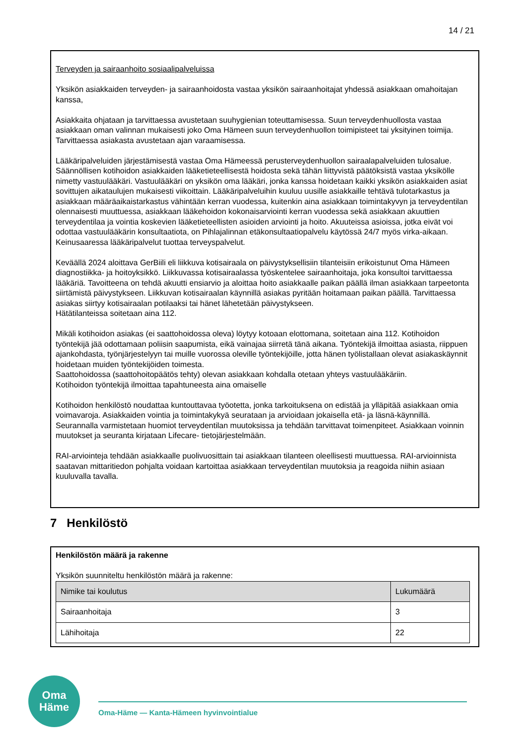14 / 21
Terveyden ja sairaanhoito sosiaalipalveluissa
Yksikön asiakkaiden terveyden- ja sairaanhoidosta vastaa yksikön sairaanhoitajat yhdessä asiakkaan omahoitajan kanssa,
Asiakkaita ohjataan ja tarvittaessa avustetaan suuhygienian toteuttamisessa. Suun terveydenhuollosta vastaa asiakkaan oman valinnan mukaisesti joko Oma Hämeen suun terveydenhuollon toimipisteet tai yksityinen toimija. Tarvittaessa asiakasta avustetaan ajan varaamisessa.
Lääkäripalveluiden järjestämisestä vastaa Oma Hämeessä perusterveydenhuollon sairaalapalveluiden tulosalue. Säännöllisen kotihoidon asiakkaiden lääketieteellisestä hoidosta sekä tähän liittyvistä päätöksistä vastaa yksikölle nimetty vastuulääkäri. Vastuulääkäri on yksikön oma lääkäri, jonka kanssa hoidetaan kaikki yksikön asiakkaiden asiat sovittujen aikataulujen mukaisesti viikoittain. Lääkäripalveluihin kuuluu uusille asiakkaille tehtävä tulotarkastus ja asiakkaan määräaikaistarkastus vähintään kerran vuodessa, kuitenkin aina asiakkaan toimintakyvyn ja terveydentilan olennaisesti muuttuessa, asiakkaan lääkehoidon kokonaisarviointi kerran vuodessa sekä asiakkaan akuuttien terveydentilaa ja vointia koskevien lääketieteellisten asioiden arviointi ja hoito. Akuuteissa asioissa, jotka eivät voi odottaa vastuulääkärin konsultaatiota, on Pihlajalinnan etäkonsultaatiopalvelu käytössä 24/7 myös virka-aikaan. Keinusaaressa lääkäripalvelut tuottaa terveyspalvelut.
Keväällä 2024 aloittava GerBiili eli liikkuva kotisairaala on päivystyksellisiin tilanteisiin erikoistunut Oma Hämeen diagnostiikka- ja hoitoyksikkö. Liikkuvassa kotisairaalassa työskentelee sairaanhoitaja, joka konsultoi tarvittaessa lääkäriä. Tavoitteena on tehdä akuutti ensiarvio ja aloittaa hoito asiakkaalle paikan päällä ilman asiakkaan tarpeetonta siirtämistä päivystykseen. Liikkuvan kotisairaalan käynnillä asiakas pyritään hoitamaan paikan päällä. Tarvittaessa asiakas siirtyy kotisairaalan potilaaksi tai hänet lähetetään päivystykseen.
Hätätilanteissa soitetaan aina 112.
Mikäli kotihoidon asiakas (ei saattohoidossa oleva) löytyy kotoaan elottomana, soitetaan aina 112. Kotihoidon työntekijä jää odottamaan poliisin saapumista, eikä vainajaa siirretä tänä aikana. Työntekijä ilmoittaa asiasta, riippuen ajankohdasta, työnjärjestelyyn tai muille vuorossa oleville työntekijöille, jotta hänen työlistallaan olevat asiakaskäynnit hoidetaan muiden työntekijöiden toimesta.
Saattohoidossa (saattohoitopäätös tehty) olevan asiakkaan kohdalla otetaan yhteys vastuulääkäriin.
Kotihoidon työntekijä ilmoittaa tapahtuneesta aina omaiselle
Kotihoidon henkilöstö noudattaa kuntouttavaa työotetta, jonka tarkoituksena on edistää ja ylläpitää asiakkaan omia voimavaroja. Asiakkaiden vointia ja toimintakykyä seurataan ja arvioidaan jokaisella etä- ja läsnä-käynnillä. Seurannalla varmistetaan huomiot terveydentilan muutoksissa ja tehdään tarvittavat toimenpiteet. Asiakkaan voinnin muutokset ja seuranta kirjataan Lifecare- tietojärjestelmään.
RAI-arviointeja tehdään asiakkaalle puolivuosittain tai asiakkaan tilanteen oleellisesti muuttuessa. RAI-arvioinnista saatavan mittaritiedon pohjalta voidaan kartoittaa asiakkaan terveydentilan muutoksia ja reagoida niihin asiaan kuuluvalla tavalla.
7 Henkilöstö
Henkilöstön määrä ja rakenne
Yksikön suunniteltu henkilöstön määrä ja rakenne:
| Nimike tai koulutus | Lukumäärä |
| --- | --- |
| Sairaanhoitaja | 3 |
| Lähihoitaja | 22 |
Oma
Häme
Oma-Häme — Kanta-Hämeen hyvinvointialue